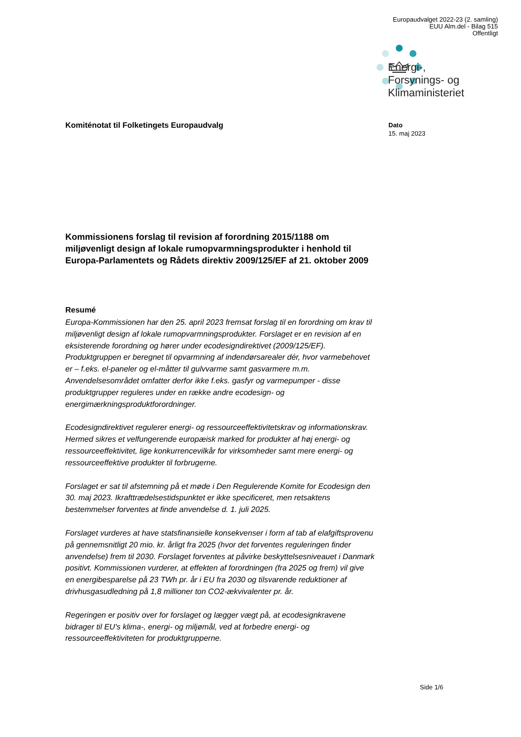Europaudvalget 2022-23 (2. samling)
EUU Alm.del - Bilag 515
Offentligt
Energi-,
Forsynings- og
Klimaministeriet
Komiténotat til Folketingets Europaudvalg
Dato
15. maj 2023
Kommissionens forslag til revision af forordning 2015/1188 om miljøvenligt design af lokale rumopvarmningsprodukter i henhold til Europa-Parlamentets og Rådets direktiv 2009/125/EF af 21. oktober 2009
Resumé
Europa-Kommissionen har den 25. april 2023 fremsat forslag til en forordning om krav til miljøvenligt design af lokale rumopvarmningsprodukter. Forslaget er en revision af en eksisterende forordning og hører under ecodesigndirektivet (2009/125/EF). Produktgruppen er beregnet til opvarmning af indendørsarealer dér, hvor varmebehovet er – f.eks. el-paneler og el-måtter til gulvvarme samt gasvarmere m.m. Anvendelsesområdet omfatter derfor ikke f.eks. gasfyr og varmepumper - disse produktgrupper reguleres under en række andre ecodesign- og energimærkningsproduktforordninger.
Ecodesigndirektivet regulerer energi- og ressourceeffektivitetskrav og informationskrav. Hermed sikres et velfungerende europæisk marked for produkter af høj energi- og ressourceeffektivitet, lige konkurrencevilkår for virksomheder samt mere energi- og ressourceeffektive produkter til forbrugerne.
Forslaget er sat til afstemning på et møde i Den Regulerende Komite for Ecodesign den 30. maj 2023. Ikrafttrædelsestidspunktet er ikke specificeret, men retsaktens bestemmelser forventes at finde anvendelse d. 1. juli 2025.
Forslaget vurderes at have statsfinansielle konsekvenser i form af tab af elafgiftsprovenu på gennemsnitligt 20 mio. kr. årligt fra 2025 (hvor det forventes reguleringen finder anvendelse) frem til 2030. Forslaget forventes at påvirke beskyttelsesniveauet i Danmark positivt. Kommissionen vurderer, at effekten af forordningen (fra 2025 og frem) vil give en energibesparelse på 23 TWh pr. år i EU fra 2030 og tilsvarende reduktioner af drivhusgasudledning på 1,8 millioner ton CO2-ækvivalenter pr. år.
Regeringen er positiv over for forslaget og lægger vægt på, at ecodesignkravene bidrager til EU's klima-, energi- og miljømål, ved at forbedre energi- og ressourceeffektiviteten for produktgrupperne.
Side 1/6